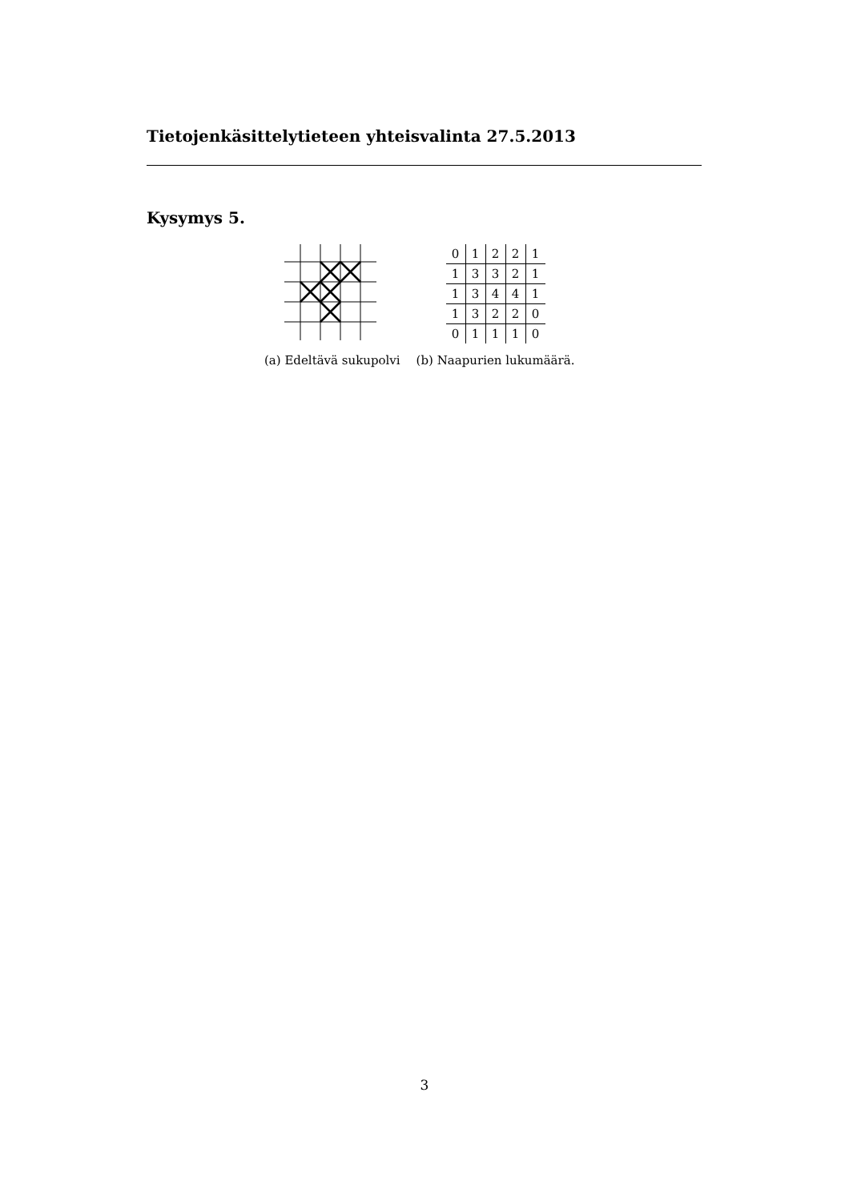Tietojenkäsittelytieteen yhteisvalinta 27.5.2013
Kysymys 5.
(a) Edeltävä sukupolvi
| 0 | 1 | 2 | 2 | 1 |
| 1 | 3 | 3 | 2 | 1 |
| 1 | 3 | 4 | 4 | 1 |
| 1 | 3 | 2 | 2 | 0 |
| 0 | 1 | 1 | 1 | 0 |
(b) Naapurien lukumäärä.
3